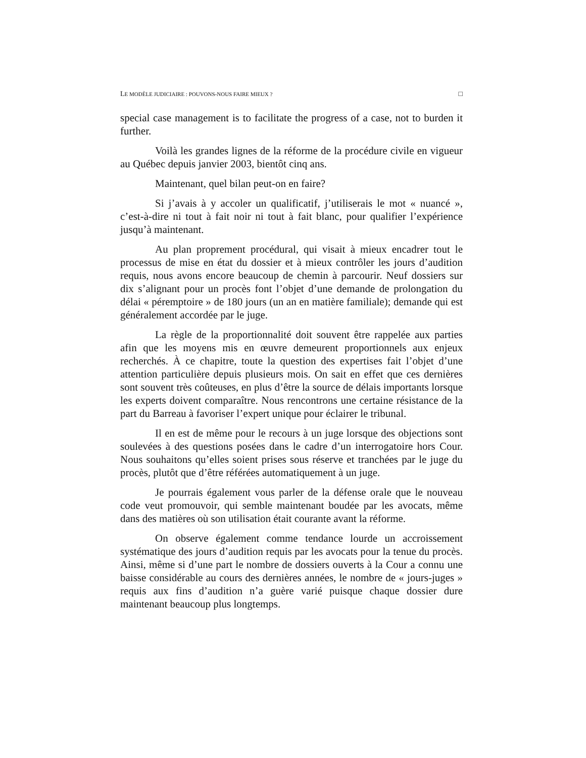LE MODÈLE JUDICIAIRE : POUVONS-NOUS FAIRE MIEUX ? □
special case management is to facilitate the progress of a case, not to burden it further.
Voilà les grandes lignes de la réforme de la procédure civile en vigueur au Québec depuis janvier 2003, bientôt cinq ans.
Maintenant, quel bilan peut-on en faire?
Si j’avais à y accoler un qualificatif, j’utiliserais le mot « nuancé », c’est-à-dire ni tout à fait noir ni tout à fait blanc, pour qualifier l’expérience jusqu’à maintenant.
Au plan proprement procédural, qui visait à mieux encadrer tout le processus de mise en état du dossier et à mieux contrôler les jours d’audition requis, nous avons encore beaucoup de chemin à parcourir. Neuf dossiers sur dix s’alignant pour un procès font l’objet d’une demande de prolongation du délai « péremptoire » de 180 jours (un an en matière familiale); demande qui est généralement accordée par le juge.
La règle de la proportionnalité doit souvent être rappelée aux parties afin que les moyens mis en œuvre demeurent proportionnels aux enjeux recherchés. À ce chapitre, toute la question des expertises fait l’objet d’une attention particulière depuis plusieurs mois. On sait en effet que ces dernières sont souvent très coûteuses, en plus d’être la source de délais importants lorsque les experts doivent comparaître. Nous rencontrons une certaine résistance de la part du Barreau à favoriser l’expert unique pour éclairer le tribunal.
Il en est de même pour le recours à un juge lorsque des objections sont soulevées à des questions posées dans le cadre d’un interrogatoire hors Cour. Nous souhaitons qu’elles soient prises sous réserve et tranchées par le juge du procès, plutôt que d’être référées automatiquement à un juge.
Je pourrais également vous parler de la défense orale que le nouveau code veut promouvoir, qui semble maintenant boudée par les avocats, même dans des matières où son utilisation était courante avant la réforme.
On observe également comme tendance lourde un accroissement systématique des jours d’audition requis par les avocats pour la tenue du procès. Ainsi, même si d’une part le nombre de dossiers ouverts à la Cour a connu une baisse considérable au cours des dernières années, le nombre de « jours-juges » requis aux fins d’audition n’a guère varié puisque chaque dossier dure maintenant beaucoup plus longtemps.